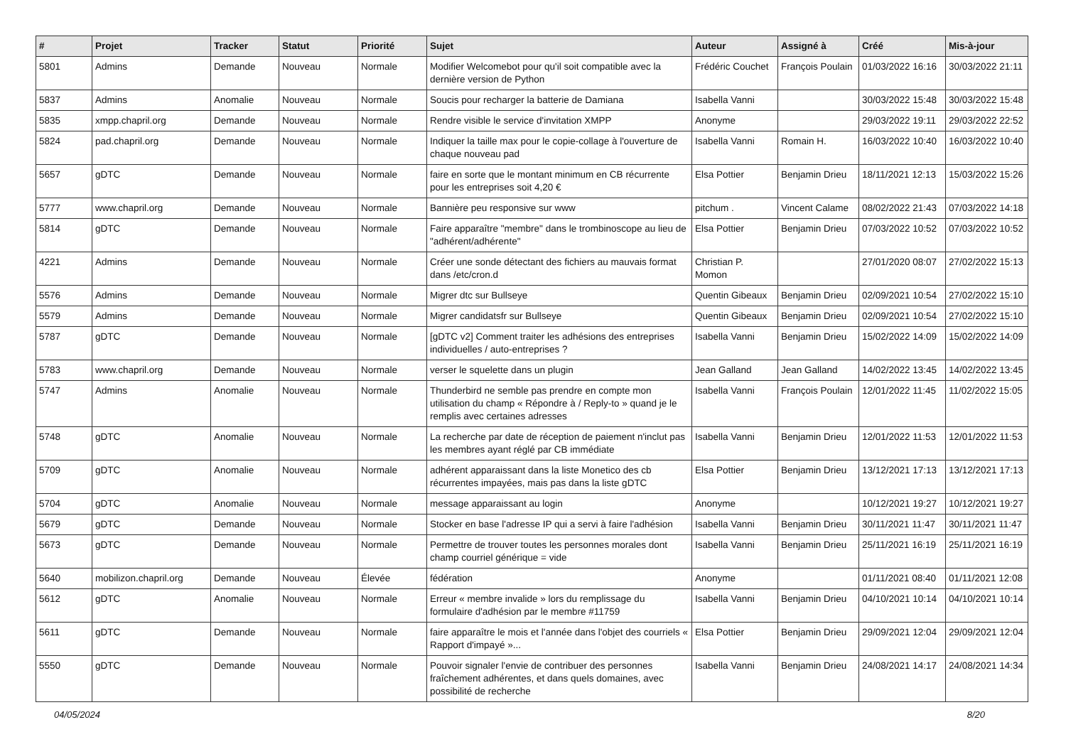| # | Projet | Tracker | Statut | Priorité | Sujet | Auteur | Assigné à | Créé | Mis-à-jour |
| --- | --- | --- | --- | --- | --- | --- | --- | --- | --- |
| 5801 | Admins | Demande | Nouveau | Normale | Modifier Welcomebot pour qu'il soit compatible avec la dernière version de Python | Frédéric Couchet | François Poulain | 01/03/2022 16:16 | 30/03/2022 21:11 |
| 5837 | Admins | Anomalie | Nouveau | Normale | Soucis pour recharger la batterie de Damiana | Isabella Vanni | | 30/03/2022 15:48 | 30/03/2022 15:48 |
| 5835 | xmpp.chapril.org | Demande | Nouveau | Normale | Rendre visible le service d'invitation XMPP | Anonyme | | 29/03/2022 19:11 | 29/03/2022 22:52 |
| 5824 | pad.chapril.org | Demande | Nouveau | Normale | Indiquer la taille max pour le copie-collage à l'ouverture de chaque nouveau pad | Isabella Vanni | Romain H. | 16/03/2022 10:40 | 16/03/2022 10:40 |
| 5657 | gDTC | Demande | Nouveau | Normale | faire en sorte que le montant minimum en CB récurrente pour les entreprises soit 4,20 € | Elsa Pottier | Benjamin Drieu | 18/11/2021 12:13 | 15/03/2022 15:26 |
| 5777 | www.chapril.org | Demande | Nouveau | Normale | Bannière peu responsive sur www | pitchum . | Vincent Calame | 08/02/2022 21:43 | 07/03/2022 14:18 |
| 5814 | gDTC | Demande | Nouveau | Normale | Faire apparaître "membre" dans le trombinoscope au lieu de "adhérent/adhérente" | Elsa Pottier | Benjamin Drieu | 07/03/2022 10:52 | 07/03/2022 10:52 |
| 4221 | Admins | Demande | Nouveau | Normale | Créer une sonde détectant des fichiers au mauvais format dans /etc/cron.d | Christian P. Momon | | 27/01/2020 08:07 | 27/02/2022 15:13 |
| 5576 | Admins | Demande | Nouveau | Normale | Migrer dtc sur Bullseye | Quentin Gibeaux | Benjamin Drieu | 02/09/2021 10:54 | 27/02/2022 15:10 |
| 5579 | Admins | Demande | Nouveau | Normale | Migrer candidatsfr sur Bullseye | Quentin Gibeaux | Benjamin Drieu | 02/09/2021 10:54 | 27/02/2022 15:10 |
| 5787 | gDTC | Demande | Nouveau | Normale | [gDTC v2] Comment traiter les adhésions des entreprises individuelles / auto-entreprises ? | Isabella Vanni | Benjamin Drieu | 15/02/2022 14:09 | 15/02/2022 14:09 |
| 5783 | www.chapril.org | Demande | Nouveau | Normale | verser le squelette dans un plugin | Jean Galland | Jean Galland | 14/02/2022 13:45 | 14/02/2022 13:45 |
| 5747 | Admins | Anomalie | Nouveau | Normale | Thunderbird ne semble pas prendre en compte mon utilisation du champ « Répondre à / Reply-to » quand je le remplis avec certaines adresses | Isabella Vanni | François Poulain | 12/01/2022 11:45 | 11/02/2022 15:05 |
| 5748 | gDTC | Anomalie | Nouveau | Normale | La recherche par date de réception de paiement n'inclut pas les membres ayant réglé par CB immédiate | Isabella Vanni | Benjamin Drieu | 12/01/2022 11:53 | 12/01/2022 11:53 |
| 5709 | gDTC | Anomalie | Nouveau | Normale | adhérent apparaissant dans la liste Monetico des cb récurrentes impayées, mais pas dans la liste gDTC | Elsa Pottier | Benjamin Drieu | 13/12/2021 17:13 | 13/12/2021 17:13 |
| 5704 | gDTC | Anomalie | Nouveau | Normale | message apparaissant au login | Anonyme | | 10/12/2021 19:27 | 10/12/2021 19:27 |
| 5679 | gDTC | Demande | Nouveau | Normale | Stocker en base l'adresse IP qui a servi à faire l'adhésion | Isabella Vanni | Benjamin Drieu | 30/11/2021 11:47 | 30/11/2021 11:47 |
| 5673 | gDTC | Demande | Nouveau | Normale | Permettre de trouver toutes les personnes morales dont champ courriel générique = vide | Isabella Vanni | Benjamin Drieu | 25/11/2021 16:19 | 25/11/2021 16:19 |
| 5640 | mobilizon.chapril.org | Demande | Nouveau | Élevée | fédération | Anonyme | | 01/11/2021 08:40 | 01/11/2021 12:08 |
| 5612 | gDTC | Anomalie | Nouveau | Normale | Erreur « membre invalide » lors du remplissage du formulaire d'adhésion par le membre #11759 | Isabella Vanni | Benjamin Drieu | 04/10/2021 10:14 | 04/10/2021 10:14 |
| 5611 | gDTC | Demande | Nouveau | Normale | faire apparaître le mois et l'année dans l'objet des courriels « Rapport d'impayé »... | Elsa Pottier | Benjamin Drieu | 29/09/2021 12:04 | 29/09/2021 12:04 |
| 5550 | gDTC | Demande | Nouveau | Normale | Pouvoir signaler l'envie de contribuer des personnes fraîchement adhérentes, et dans quels domaines, avec possibilité de recherche | Isabella Vanni | Benjamin Drieu | 24/08/2021 14:17 | 24/08/2021 14:34 |
04/05/2024 8/20